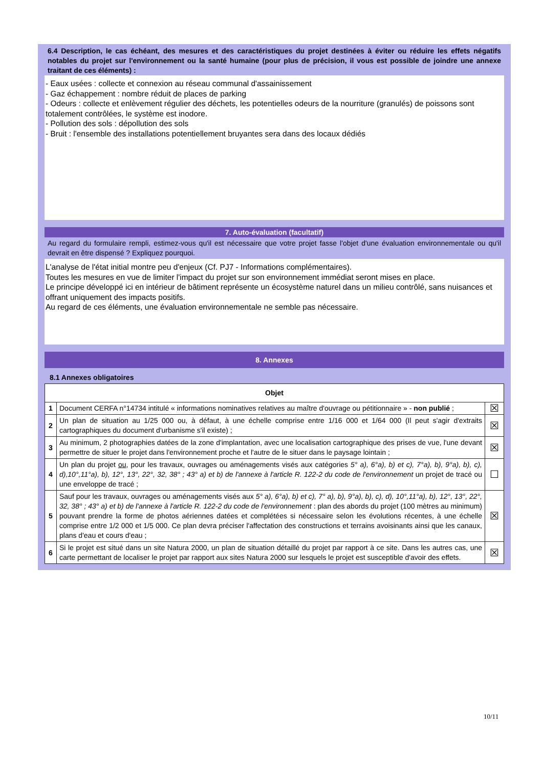6.4 Description, le cas échéant, des mesures et des caractéristiques du projet destinées à éviter ou réduire les effets négatifs notables du projet sur l'environnement ou la santé humaine (pour plus de précision, il vous est possible de joindre une annexe traitant de ces éléments) :
- Eaux usées : collecte et connexion au réseau communal d'assainissement
- Gaz échappement : nombre réduit de places de parking
- Odeurs : collecte et enlèvement régulier des déchets, les potentielles odeurs de la nourriture (granulés) de poissons sont totalement contrôlées, le système est inodore.
- Pollution des sols : dépollution des sols
- Bruit : l'ensemble des installations potentiellement bruyantes sera dans des locaux dédiés
7. Auto-évaluation (facultatif)
Au regard du formulaire rempli, estimez-vous qu'il est nécessaire que votre projet fasse l'objet d'une évaluation environnementale ou qu'il devrait en être dispensé ? Expliquez pourquoi.
L'analyse de l'état initial montre peu d'enjeux (Cf. PJ7 - Informations complémentaires).
Toutes les mesures en vue de limiter l'impact du projet sur son environnement immédiat seront mises en place.
Le principe développé ici en intérieur de bâtiment représente un écosystème naturel dans un milieu contrôlé, sans nuisances et offrant uniquement des impacts positifs.
Au regard de ces éléments, une évaluation environnementale ne semble pas nécessaire.
8. Annexes
8.1 Annexes obligatoires
| Objet | | |
| --- | --- | --- |
| 1 | Document CERFA n°14734 intitulé « informations nominatives relatives au maître d'ouvrage ou pétitionnaire » - non publié ; | ☒ |
| 2 | Un plan de situation au 1/25 000 ou, à défaut, à une échelle comprise entre 1/16 000 et 1/64 000 (Il peut s'agir d'extraits cartographiques du document d'urbanisme s'il existe) ; | ☒ |
| 3 | Au minimum, 2 photographies datées de la zone d'implantation, avec une localisation cartographique des prises de vue, l'une devant permettre de situer le projet dans l'environnement proche et l'autre de le situer dans le paysage lointain ; | ☒ |
| 4 | Un plan du projet ou , pour les travaux, ouvrages ou aménagements visés aux catégories 5° a), 6°a), b) et c), 7°a), b), 9°a), b), c), d),10°,11°a), b), 12°, 13°, 22°, 32, 38° ; 43° a) et b) de l'annexe à l'article R. 122-2 du code de l'environnement un projet de tracé ou une enveloppe de tracé ; | ☐ |
| 5 | Sauf pour les travaux, ouvrages ou aménagements visés aux 5° a), 6°a), b) et c), 7° a), b), 9°a), b), c), d), 10°,11°a), b), 12°, 13°, 22°, 32, 38° ; 43° a) et b) de l'annexe à l'article R. 122-2 du code de l'environnement : plan des abords du projet (100 mètres au minimum) pouvant prendre la forme de photos aériennes datées et complétées si nécessaire selon les évolutions récentes, à une échelle comprise entre 1/2 000 et 1/5 000. Ce plan devra préciser l'affectation des constructions et terrains avoisinants ainsi que les canaux, plans d'eau et cours d'eau ; | ☒ |
| 6 | Si le projet est situé dans un site Natura 2000, un plan de situation détaillé du projet par rapport à ce site. Dans les autres cas, une carte permettant de localiser le projet par rapport aux sites Natura 2000 sur lesquels le projet est susceptible d'avoir des effets. | ☒ |
10/11